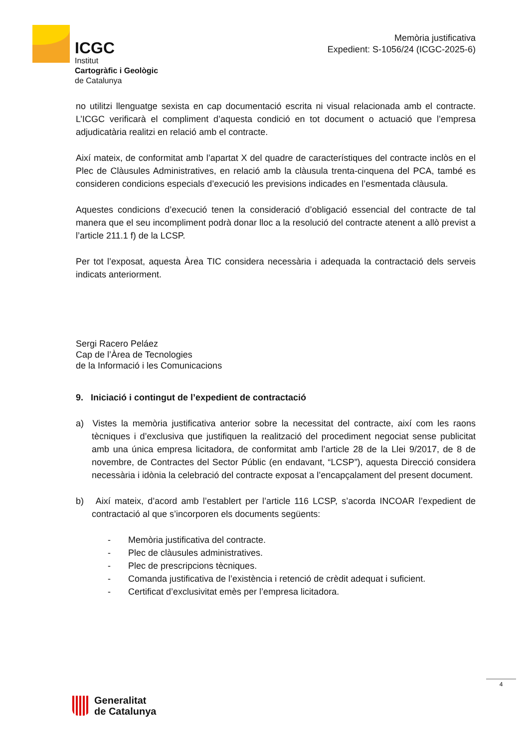ICGC
Institut
Cartogràfic i Geològic
de Catalunya
Memòria justificativa
Expedient: S-1056/24 (ICGC-2025-6)
no utilitzi llenguatge sexista en cap documentació escrita ni visual relacionada amb el contracte. L’ICGC verificarà el compliment d’aquesta condició en tot document o actuació que l’empresa adjudicatària realitzi en relació amb el contracte.
Així mateix, de conformitat amb l’apartat X del quadre de característiques del contracte inclòs en el Plec de Clàusules Administratives, en relació amb la clàusula trenta-cinquena del PCA, també es consideren condicions especials d’execució les previsions indicades en l’esmentada clàusula.
Aquestes condicions d’execució tenen la consideració d’obligació essencial del contracte de tal manera que el seu incompliment podrà donar lloc a la resolució del contracte atenent a allò previst a l’article 211.1 f) de la LCSP.
Per tot l’exposat, aquesta Àrea TIC considera necessària i adequada la contractació dels serveis indicats anteriorment.
Sergi Racero Peláez
Cap de l’Àrea de Tecnologies
de la Informació i les Comunicacions
9. Iniciació i contingut de l’expedient de contractació
a) Vistes la memòria justificativa anterior sobre la necessitat del contracte, així com les raons tècniques i d’exclusiva que justifiquen la realització del procediment negociat sense publicitat amb una única empresa licitadora, de conformitat amb l’article 28 de la Llei 9/2017, de 8 de novembre, de Contractes del Sector Públic (en endavant, “LCSP”), aquesta Direcció considera necessària i idònia la celebració del contracte exposat a l’encapçalament del present document.
b) Així mateix, d’acord amb l’establert per l’article 116 LCSP, s’acorda INCOAR l’expedient de contractació al que s’incorporen els documents següents:
- Memòria justificativa del contracte.
- Plec de clàusules administratives.
- Plec de prescripcions tècniques.
- Comanda justificativa de l’existència i retenció de crèdit adequat i suficient.
- Certificat d’exclusivitat emès per l’empresa licitadora.
4
Generalitat
de Catalunya